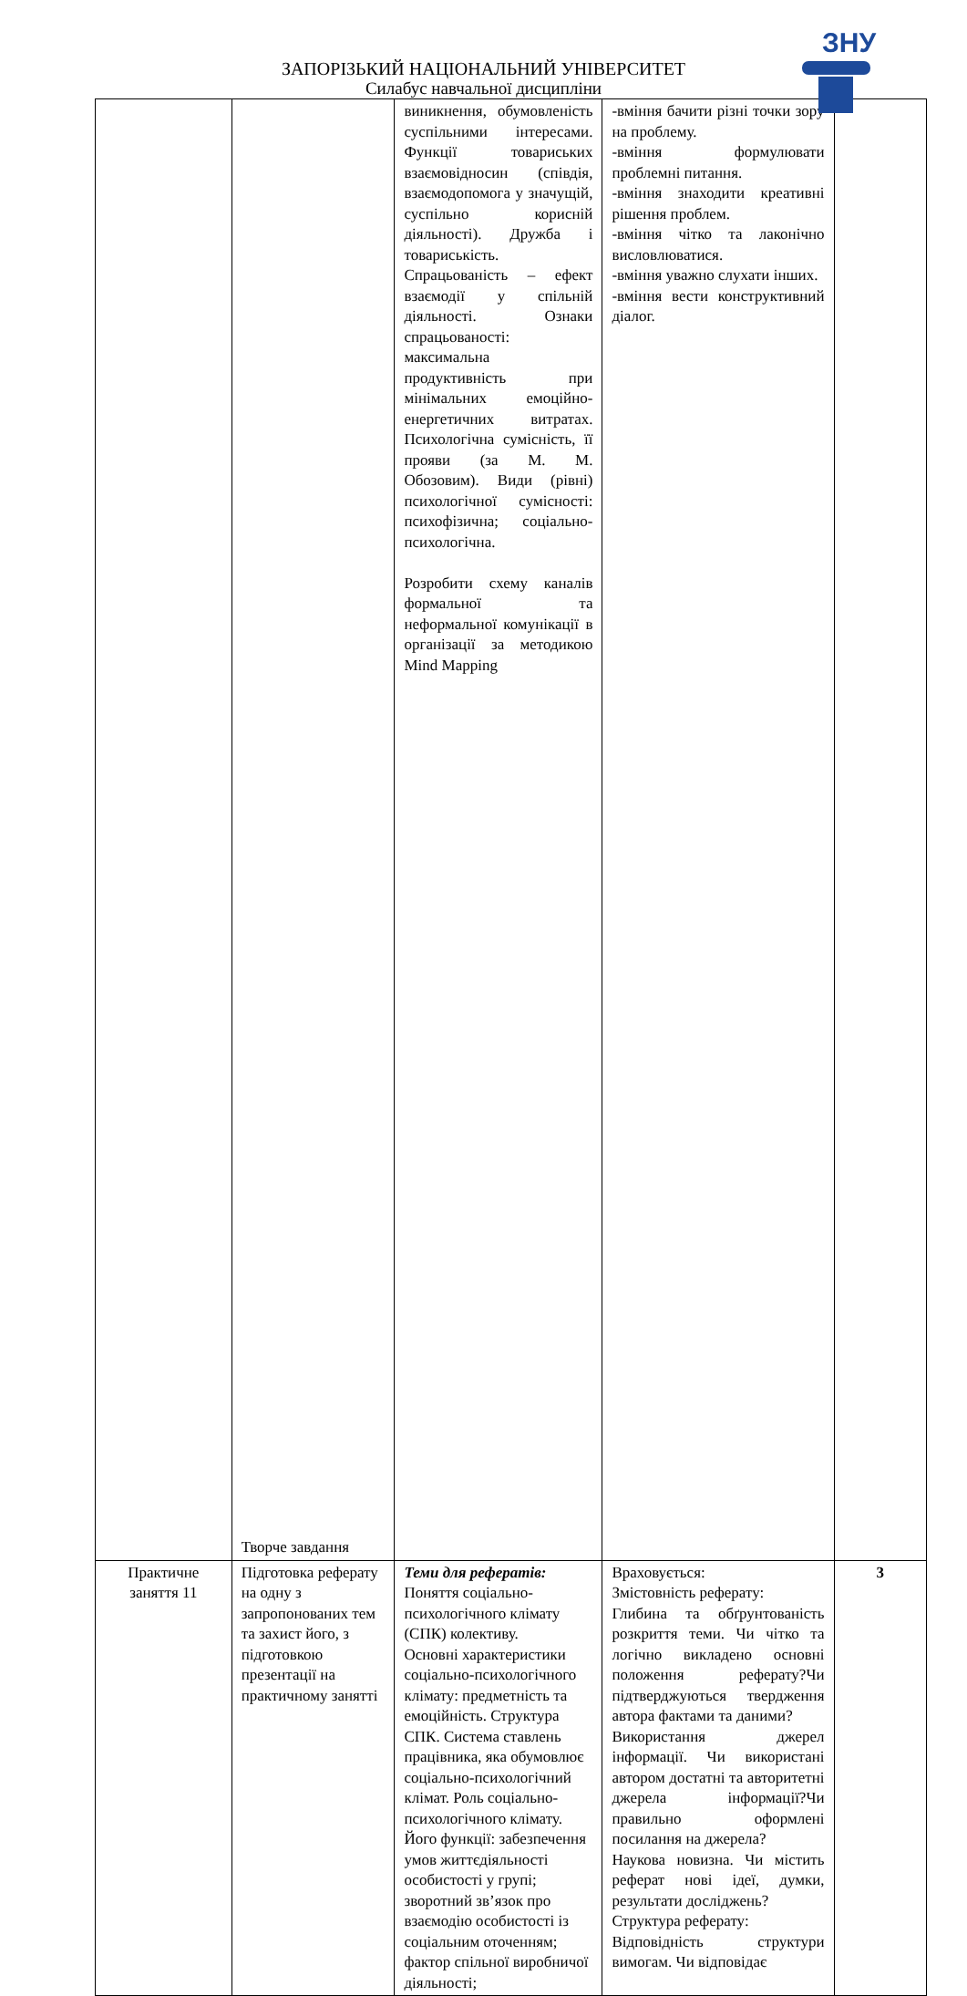ЗНУ
ЗАПОРІЗЬКИЙ НАЦІОНАЛЬНИЙ УНІВЕРСИТЕТ
Силабус навчальної дисципліни
| | Творче завдання | виникнення, обумовленість суспільними інтересами. Функції товариських взаємовідносин (співдія, взаємодопомога у значущій, суспільно корисній діяльності). Дружба і товариськість. Спрацьованість – ефект взаємодії у спільній діяльності. Ознаки спрацьованості: максимальна продуктивність при мінімальних емоційно-енергетичних витратах. Психологічна сумісність, її прояви (за М. М. Обозовим). Види (рівні) психологічної сумісності: психофізична; соціально-психологічна. Розробити схему каналів формальної та неформальної комунікації в організації за методикою Mind Mapping | -вміння бачити різні точки зору на проблему. -вміння формулювати проблемні питання. -вміння знаходити креативні рішення проблем. -вміння чітко та лаконічно висловлюватися. -вміння уважно слухати інших. -вміння вести конструктивний діалог. | |
| Практичне заняття 11 | Підготовка реферату на одну з запропонованих тем та захист його, з підготовкою презентації на практичному занятті | Теми для рефератів: Поняття соціально-психологічного клімату (СПК) колективу. Основні характеристики соціально-психологічного клімату: предметність та емоційність. Структура СПК. Система ставлень працівника, яка обумовлює соціально-психологічний клімат. Роль соціально-психологічного клімату. Його функції: забезпечення умов життєдіяльності особистості у групі; зворотний зв’язок про взаємодію особистості із соціальним оточенням; фактор спільної виробничої діяльності; | Враховується: Змістовність реферату: Глибина та обґрунтованість розкриття теми. Чи чітко та логічно викладено основні положення реферату?Чи підтверджуються твердження автора фактами та даними? Використання джерел інформації. Чи використані автором достатні та авторитетні джерела інформації?Чи правильно оформлені посилання на джерела? Наукова новизна. Чи містить реферат нові ідеї, думки, результати досліджень? Структура реферату: Відповідність структури вимогам. Чи відповідає | 3 |